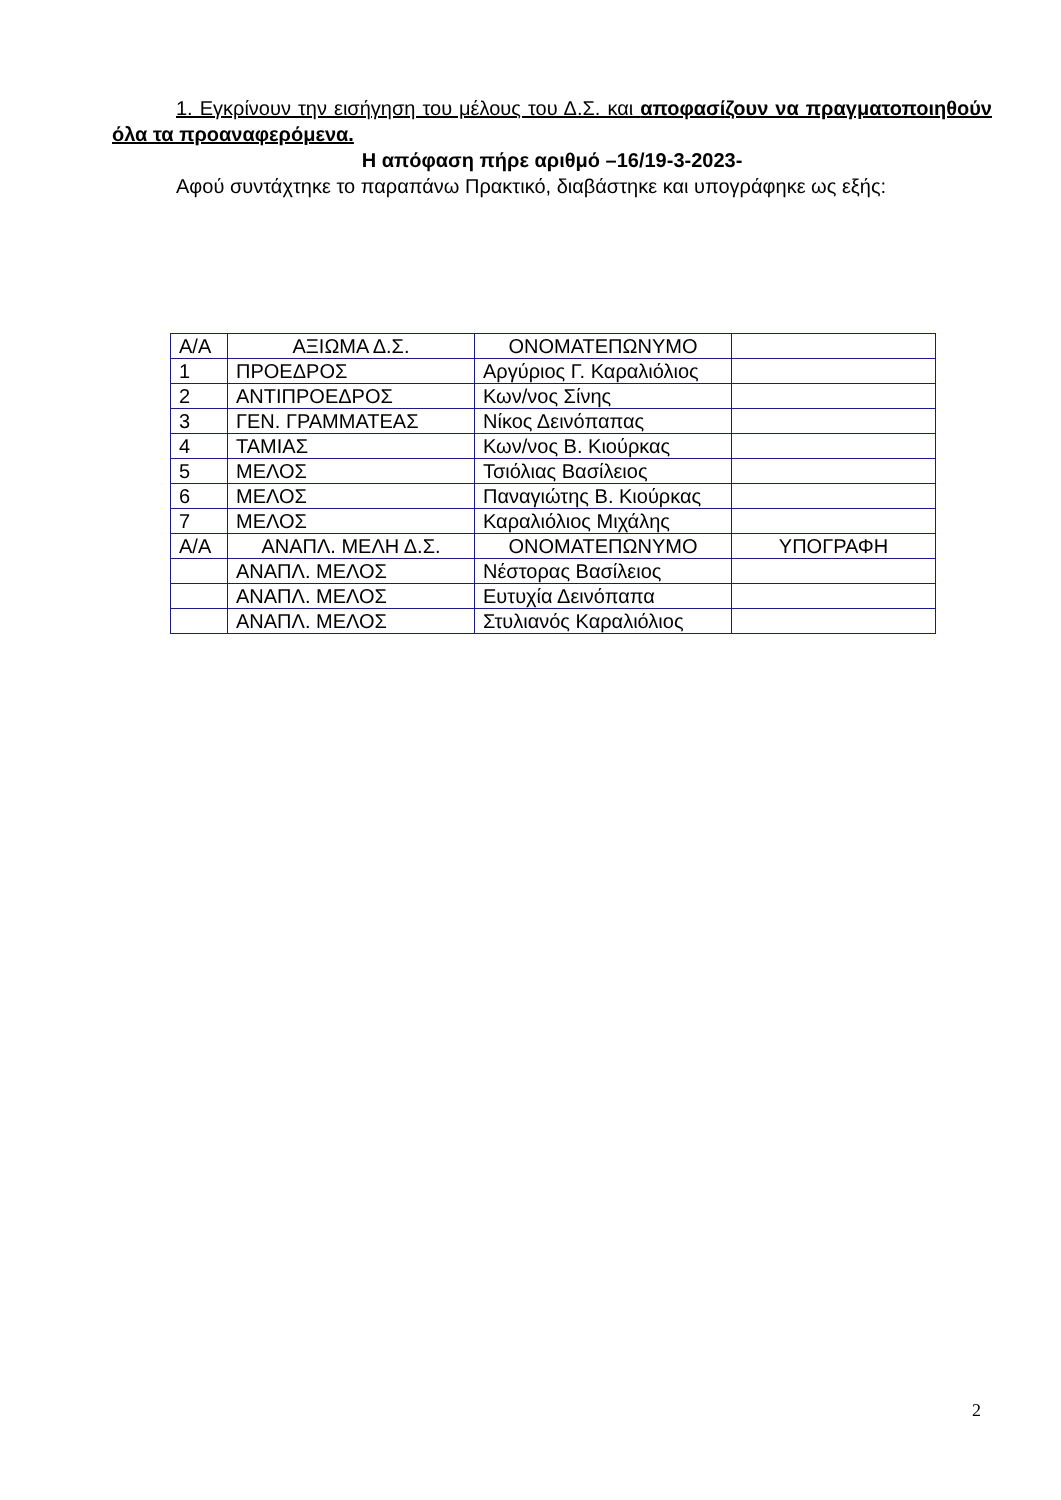1. Εγκρίνουν την εισήγηση του μέλους του Δ.Σ. και αποφασίζουν να πραγματοποιηθούν όλα τα προαναφερόμενα.
Η απόφαση πήρε αριθμό –16/19-3-2023-
Αφού συντάχτηκε το παραπάνω Πρακτικό, διαβάστηκε και υπογράφηκε ως εξής:
| Α/Α | ΑΞΙΩΜΑ Δ.Σ. | ΟΝΟΜΑΤΕΠΩΝΥΜΟ | |
| 1 | ΠΡΟΕΔΡΟΣ | Αργύριος Γ. Καραλιόλιος | |
| 2 | ΑΝΤΙΠΡΟΕΔΡΟΣ | Κων/νος Σίνης | |
| 3 | ΓΕΝ. ΓΡΑΜΜΑΤΕΑΣ | Νίκος Δεινόπαπας | |
| 4 | ΤΑΜΙΑΣ | Κων/νος Β. Κιούρκας | |
| 5 | ΜΕΛΟΣ | Τσιόλιας Βασίλειος | |
| 6 | ΜΕΛΟΣ | Παναγιώτης Β. Κιούρκας | |
| 7 | ΜΕΛΟΣ | Καραλιόλιος Μιχάλης | |
| Α/Α | ΑΝΑΠΛ. ΜΕΛΗ Δ.Σ. | ΟΝΟΜΑΤΕΠΩΝΥΜΟ | ΥΠΟΓΡΑΦΗ |
| | ΑΝΑΠΛ. ΜΕΛΟΣ | Νέστορας Βασίλειος | |
| | ΑΝΑΠΛ. ΜΕΛΟΣ | Ευτυχία Δεινόπαπα | |
| | ΑΝΑΠΛ. ΜΕΛΟΣ | Στυλιανός Καραλιόλιος | |
2